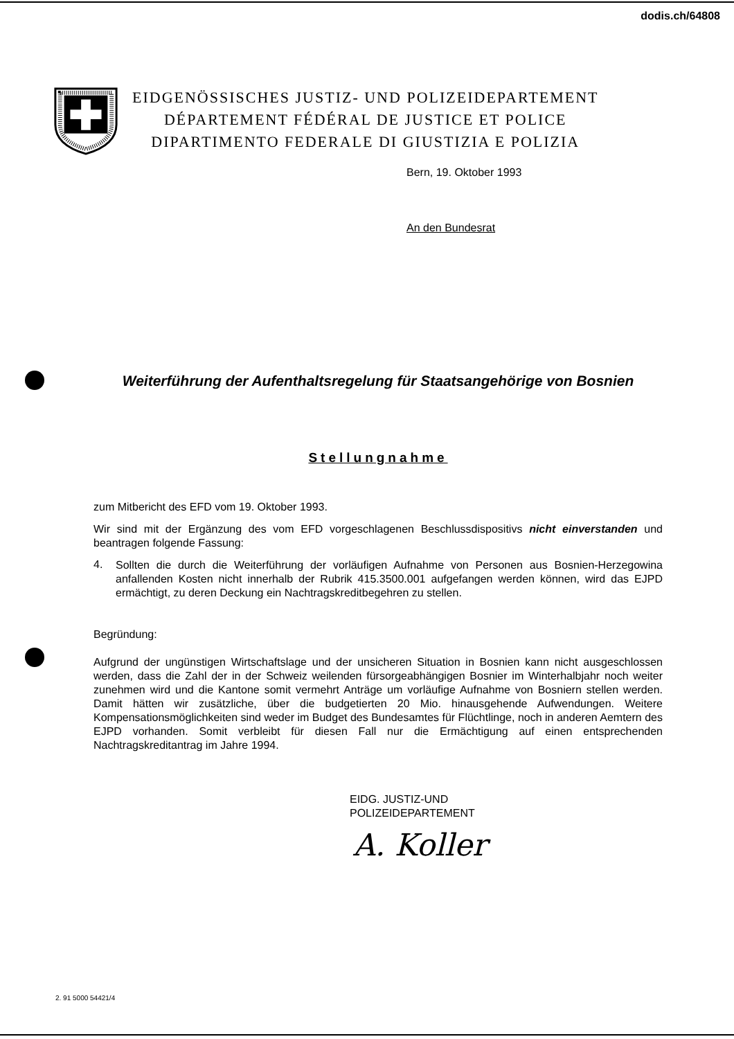dodis.ch/64808
EIDGENÖSSISCHES JUSTIZ- UND POLIZEIDEPARTEMENT
DÉPARTEMENT FÉDÉRAL DE JUSTICE ET POLICE
DIPARTIMENTO FEDERALE DI GIUSTIZIA E POLIZIA
Bern, 19. Oktober 1993
An den Bundesrat
Weiterführung der Aufenthaltsregelung für Staatsangehörige von Bosnien
Stellungnahme
zum Mitbericht des EFD vom 19. Oktober 1993.
Wir sind mit der Ergänzung des vom EFD vorgeschlagenen Beschlussdispositivs nicht einverstanden und beantragen folgende Fassung:
4.
Sollten die durch die Weiterführung der vorläufigen Aufnahme von Personen aus Bosnien-Herzegowina anfallenden Kosten nicht innerhalb der Rubrik 415.3500.001 aufgefangen werden können, wird das EJPD ermächtigt, zu deren Deckung ein Nachtragskreditbegehren zu stellen.
Begründung:
Aufgrund der ungünstigen Wirtschaftslage und der unsicheren Situation in Bosnien kann nicht ausgeschlossen werden, dass die Zahl der in der Schweiz weilenden fürsorgeabhängigen Bosnier im Winterhalbjahr noch weiter zunehmen wird und die Kantone somit vermehrt Anträge um vorläufige Aufnahme von Bosniern stellen werden. Damit hätten wir zusätzliche, über die budgetierten 20 Mio. hinausgehende Aufwendungen. Weitere Kompensationsmöglichkeiten sind weder im Budget des Bundesamtes für Flüchtlinge, noch in anderen Aemtern des EJPD vorhanden. Somit verbleibt für diesen Fall nur die Ermächtigung auf einen entsprechenden Nachtragskreditantrag im Jahre 1994.
EIDG. JUSTIZ-UND
POLIZEIDEPARTEMENT
A. Koller
2. 91 5000 54421/4